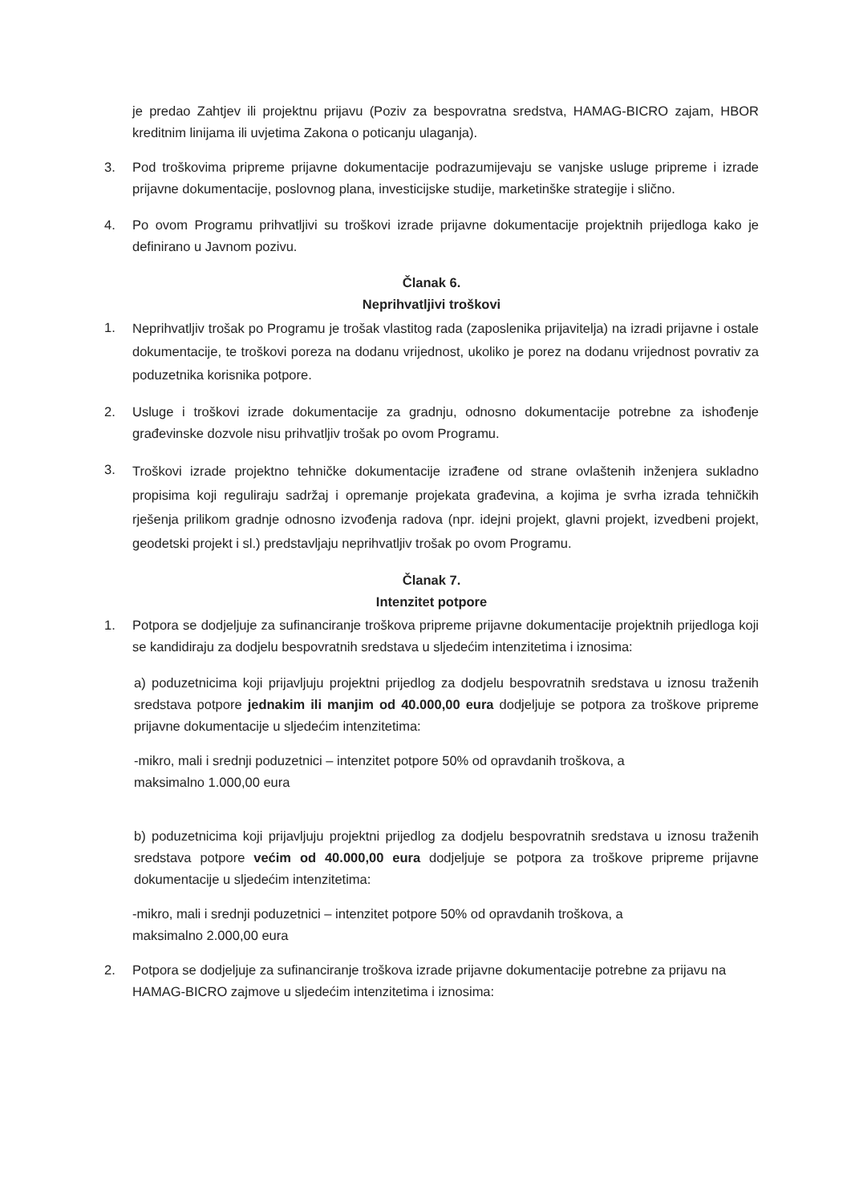je predao Zahtjev ili projektnu prijavu (Poziv za bespovratna sredstva, HAMAG-BICRO zajam, HBOR kreditnim linijama ili uvjetima Zakona o poticanju ulaganja).
3. Pod troškovima pripreme prijavne dokumentacije podrazumijevaju se vanjske usluge pripreme i izrade prijavne dokumentacije, poslovnog plana, investicijske studije, marketinške strategije i slično.
4. Po ovom Programu prihvatljivi su troškovi izrade prijavne dokumentacije projektnih prijedloga kako je definirano u Javnom pozivu.
Članak 6.
Neprihvatljivi troškovi
1.
Neprihvatljiv trošak po Programu je trošak vlastitog rada (zaposlenika prijavitelja) na izradi prijavne i ostale dokumentacije, te troškovi poreza na dodanu vrijednost, ukoliko je porez na dodanu vrijednost povrativ za poduzetnika korisnika potpore.
2. Usluge i troškovi izrade dokumentacije za gradnju, odnosno dokumentacije potrebne za ishođenje građevinske dozvole nisu prihvatljiv trošak po ovom Programu.
3.
Troškovi izrade projektno tehničke dokumentacije izrađene od strane ovlaštenih inženjera sukladno propisima koji reguliraju sadržaj i opremanje projekata građevina, a kojima je svrha izrada tehničkih rješenja prilikom gradnje odnosno izvođenja radova (npr. idejni projekt, glavni projekt, izvedbeni projekt, geodetski projekt i sl.) predstavljaju neprihvatljiv trošak po ovom Programu.
Članak 7.
Intenzitet potpore
1. Potpora se dodjeljuje za sufinanciranje troškova pripreme prijavne dokumentacije projektnih prijedloga koji se kandidiraju za dodjelu bespovratnih sredstava u sljedećim intenzitetima i iznosima:
a) poduzetnicima koji prijavljuju projektni prijedlog za dodjelu bespovratnih sredstava u iznosu traženih sredstava potpore jednakim ili manjim od 40.000,00 eura dodjeljuje se potpora za troškove pripreme prijavne dokumentacije u sljedećim intenzitetima:
-mikro, mali i srednji poduzetnici – intenzitet potpore 50% od opravdanih troškova, a
maksimalno 1.000,00 eura
b) poduzetnicima koji prijavljuju projektni prijedlog za dodjelu bespovratnih sredstava u iznosu traženih sredstava potpore većim od 40.000,00 eura dodjeljuje se potpora za troškove pripreme prijavne dokumentacije u sljedećim intenzitetima:
-mikro, mali i srednji poduzetnici – intenzitet potpore 50% od opravdanih troškova, a
maksimalno 2.000,00 eura
2. Potpora se dodjeljuje za sufinanciranje troškova izrade prijavne dokumentacije potrebne za prijavu na HAMAG-BICRO zajmove u sljedećim intenzitetima i iznosima: